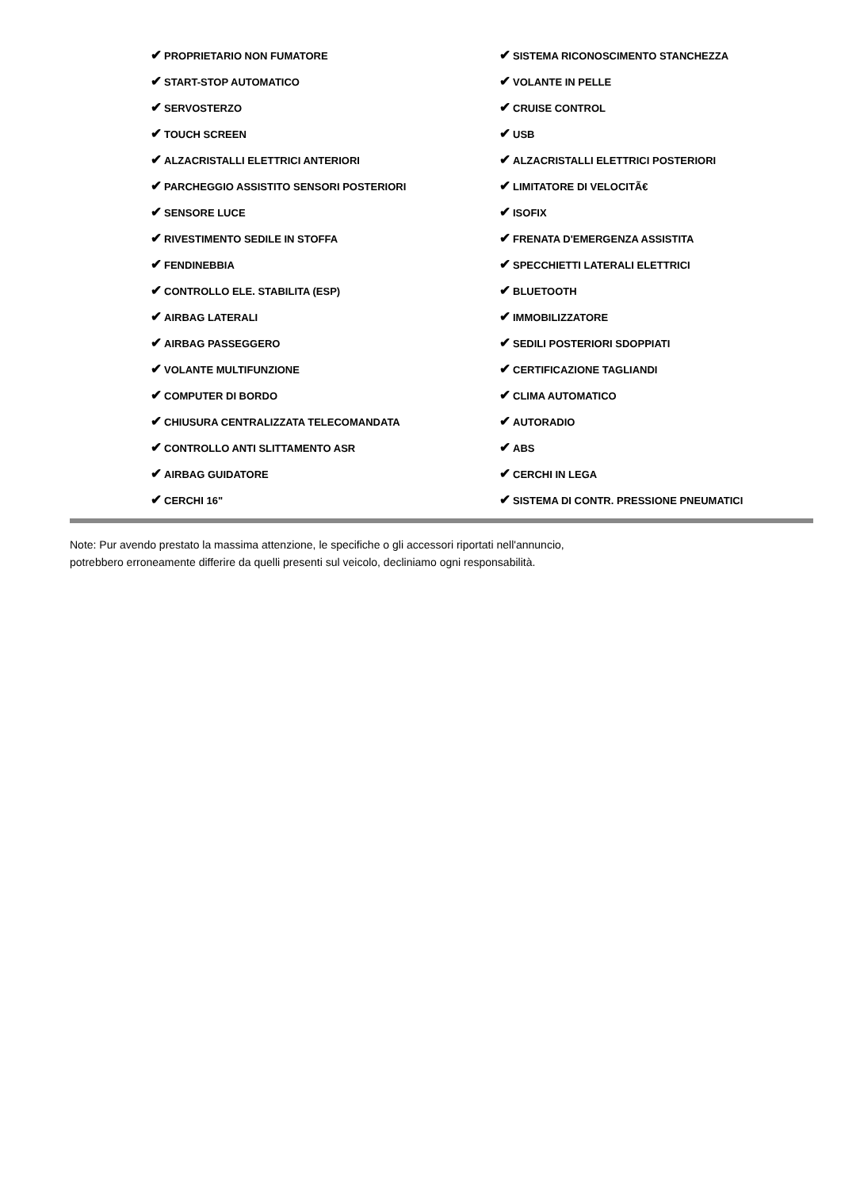| ✔ PROPRIETARIO NON FUMATORE | ✔ SISTEMA RICONOSCIMENTO STANCHEZZA |
| ✔ START-STOP AUTOMATICO | ✔ VOLANTE IN PELLE |
| ✔ SERVOSTERZO | ✔ CRUISE CONTROL |
| ✔ TOUCH SCREEN | ✔ USB |
| ✔ ALZACRISTALLI ELETTRICI ANTERIORI | ✔ ALZACRISTALLI ELETTRICI POSTERIORI |
| ✔ PARCHEGGIO ASSISTITO SENSORI POSTERIORI | ✔ LIMITATORE DI VELOCITÃ€ |
| ✔ SENSORE LUCE | ✔ ISOFIX |
| ✔ RIVESTIMENTO SEDILE IN STOFFA | ✔ FRENATA D'EMERGENZA ASSISTITA |
| ✔ FENDINEBBIA | ✔ SPECCHIETTI LATERALI ELETTRICI |
| ✔ CONTROLLO ELE. STABILITA (ESP) | ✔ BLUETOOTH |
| ✔ AIRBAG LATERALI | ✔ IMMOBILIZZATORE |
| ✔ AIRBAG PASSEGGERO | ✔ SEDILI POSTERIORI SDOPPIATI |
| ✔ VOLANTE MULTIFUNZIONE | ✔ CERTIFICAZIONE TAGLIANDI |
| ✔ COMPUTER DI BORDO | ✔ CLIMA AUTOMATICO |
| ✔ CHIUSURA CENTRALIZZATA TELECOMANDATA | ✔ AUTORADIO |
| ✔ CONTROLLO ANTI SLITTAMENTO ASR | ✔ ABS |
| ✔ AIRBAG GUIDATORE | ✔ CERCHI IN LEGA |
| ✔ CERCHI 16" | ✔ SISTEMA DI CONTR. PRESSIONE PNEUMATICI |
Note: Pur avendo prestato la massima attenzione, le specifiche o gli accessori riportati nell'annuncio,
potrebbero erroneamente differire da quelli presenti sul veicolo, decliniamo ogni responsabilità.